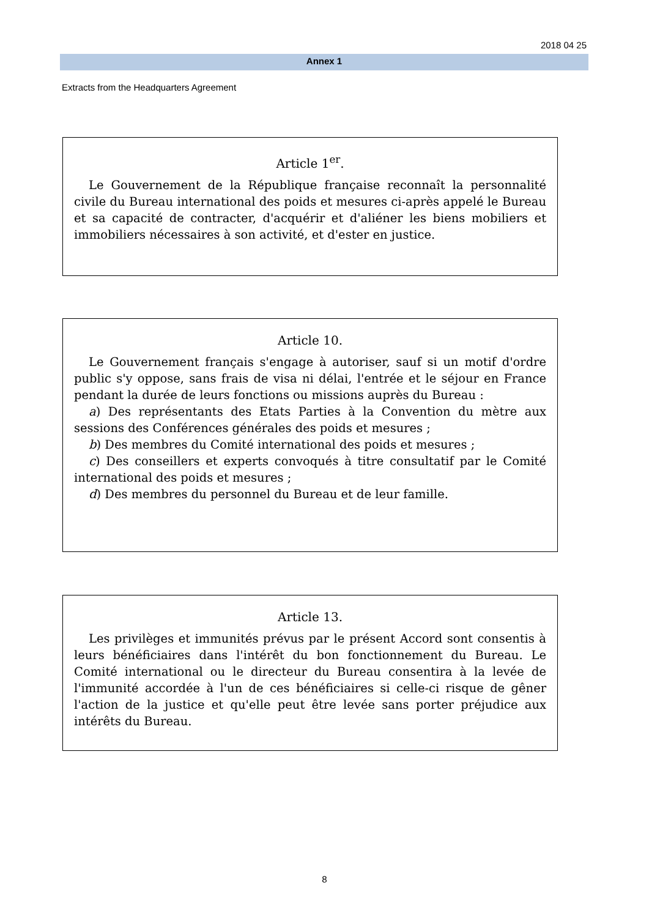2018 04 25
Annex 1
Extracts from the Headquarters Agreement
Article 1<sup>er</sup>.
Le Gouvernement de la République française reconnaît la personnalité civile du Bureau international des poids et mesures ci-après appelé le Bureau et sa capacité de contracter, d'acquérir et d'aliéner les biens mobiliers et immobiliers nécessaires à son activité, et d'ester en justice.
Article 10.
Le Gouvernement français s'engage à autoriser, sauf si un motif d'ordre public s'y oppose, sans frais de visa ni délai, l'entrée et le séjour en France pendant la durée de leurs fonctions ou missions auprès du Bureau :
a) Des représentants des Etats Parties à la Convention du mètre aux sessions des Conférences générales des poids et mesures ;
b) Des membres du Comité international des poids et mesures ;
c) Des conseillers et experts convoqués à titre consultatif par le Comité international des poids et mesures ;
d) Des membres du personnel du Bureau et de leur famille.
Article 13.
Les privilèges et immunités prévus par le présent Accord sont consentis à leurs bénéficiaires dans l'intérêt du bon fonctionnement du Bureau. Le Comité international ou le directeur du Bureau consentira à la levée de l'immunité accordée à l'un de ces bénéficiaires si celle-ci risque de gêner l'action de la justice et qu'elle peut être levée sans porter préjudice aux intérêts du Bureau.
8